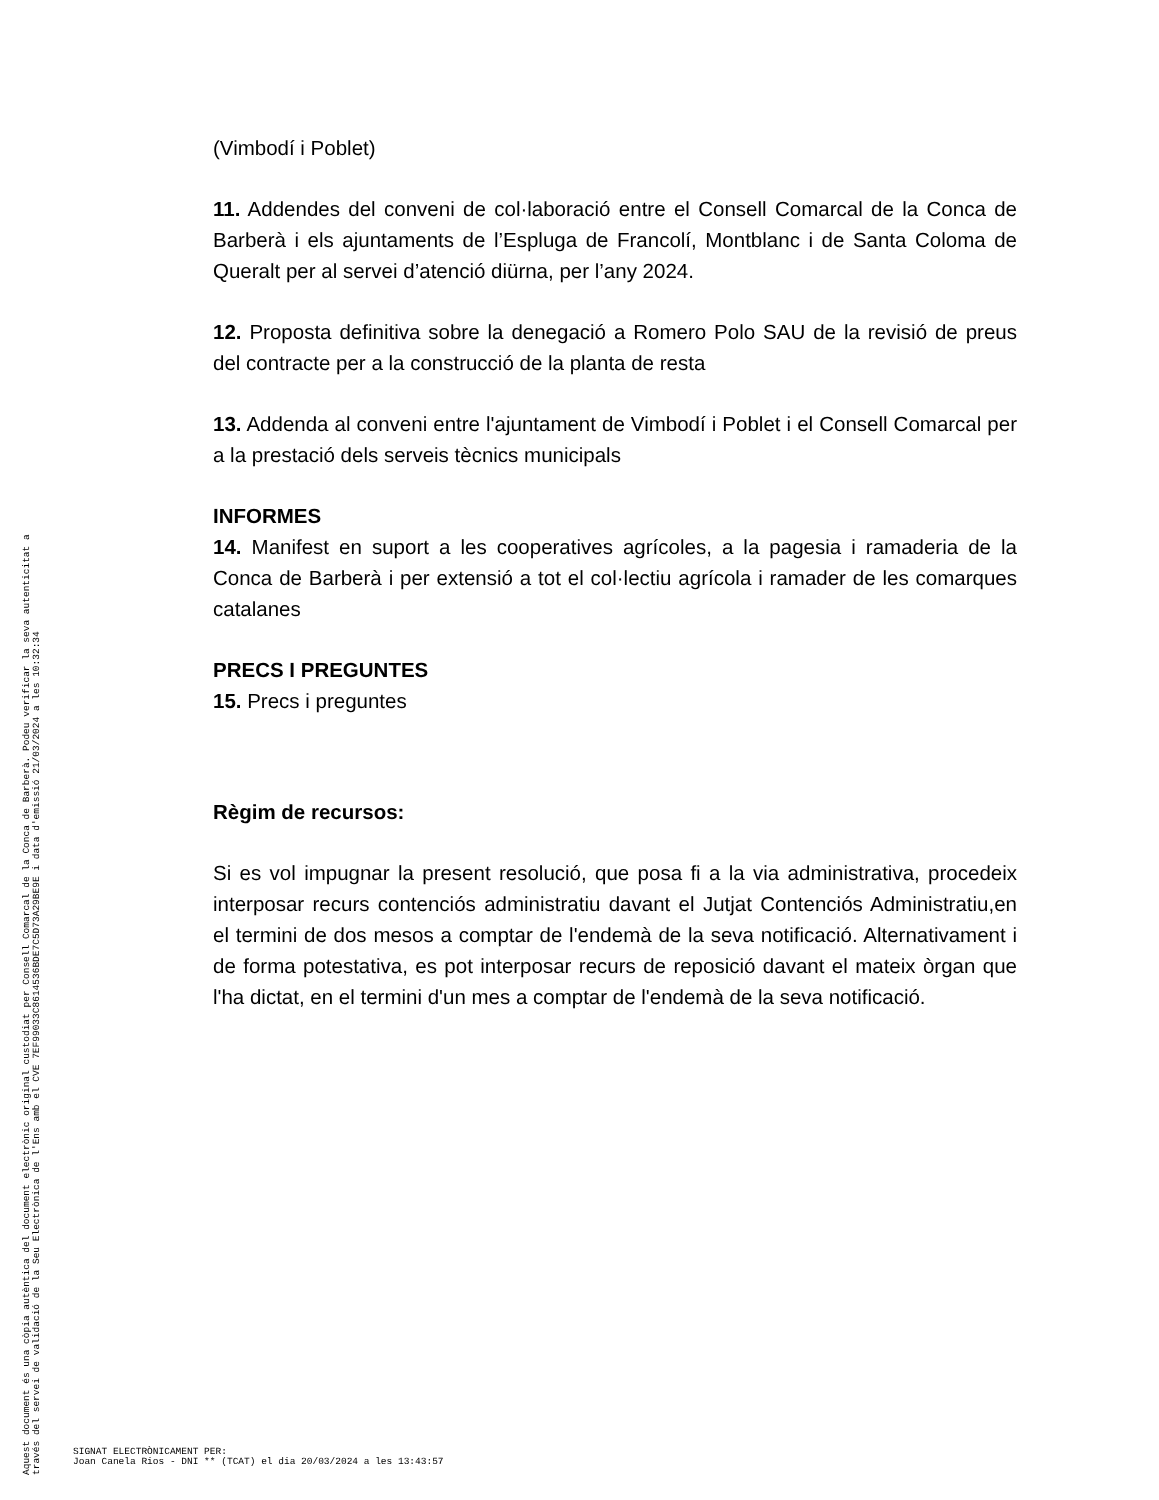(Vimbodí i Poblet)
11. Addendes del conveni de col·laboració entre el Consell Comarcal de la Conca de Barberà i els ajuntaments de l’Espluga de Francolí, Montblanc i de Santa Coloma de Queralt per al servei d’atenció diürna, per l’any 2024.
12. Proposta definitiva sobre la denegació a Romero Polo SAU de la revisió de preus del contracte per a la construcció de la planta de resta
13. Addenda al conveni entre l'ajuntament de Vimbodí i Poblet i el Consell Comarcal per a la prestació dels serveis tècnics municipals
INFORMES
14. Manifest en suport a les cooperatives agrícoles, a la pagesia i ramaderia de la Conca de Barberà i per extensió a tot el col·lectiu agrícola i ramader de les comarques catalanes
PRECS I PREGUNTES
15. Precs i preguntes
Règim de recursos:
Si es vol impugnar la present resolució, que posa fi a la via administrativa, procedeix interposar recurs contenciós administratiu davant el Jutjat Contenciós Administratiu,en el termini de dos mesos a comptar de l'endemà de la seva notificació. Alternativament i de forma potestativa, es pot interposar recurs de reposició davant el mateix òrgan que l'ha dictat, en el termini d'un mes a comptar de l'endemà de la seva notificació.
Aquest document és una còpia autèntica del document electrònic original custodiat per Consell Comarcal de la Conca de Barberà. Podeu verificar la seva autenticitat a
través del servei de validació de la Seu Electrònica de l'Ens amb el CVE 7EF99033C8614536BDE7C5D73A29BE9E i data d'emissió 21/03/2024 a les 10:32:34
SIGNAT ELECTRÒNICAMENT PER:
Joan Canela Rios - DNI ** (TCAT) el dia 20/03/2024 a les 13:43:57